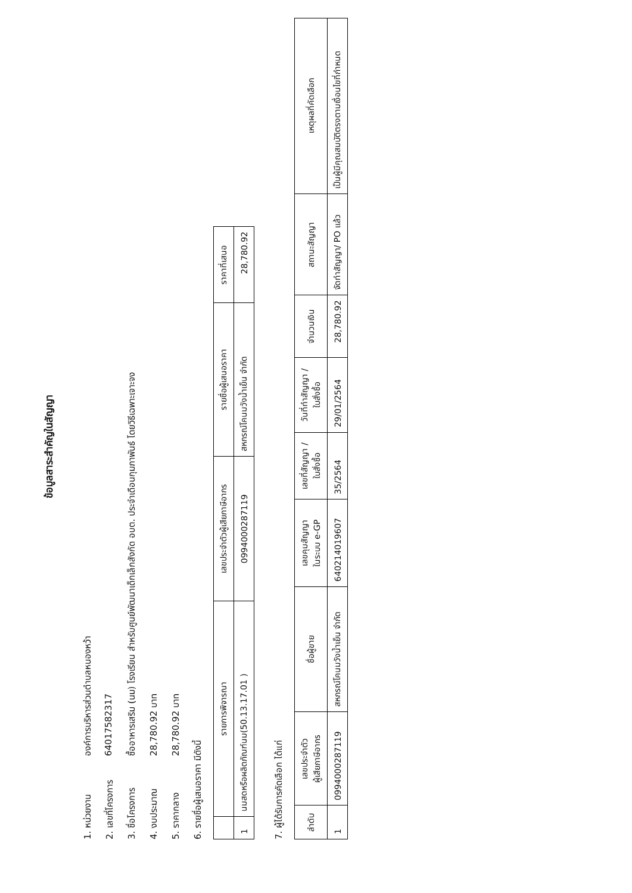ข้อมูลสาระสำคัญในสัญญา
1. หน่วยงาน องค์การบริหารส่วนตำบลหนองหว้า
2. เลขที่โครงการ 64017582317
3. ชื่อโครงการ ซื้ออาหารเสริม (นม) โรงเรียน สำหรับศูนย์พัฒนาเด็กเล็กสังกัด อบต. ประจำเดือนกุมภาพันธ์ โดยวิธีเฉพาะเจาะจง
4. งบประมาณ 28,780.92 บาท
5. ราคากลาง 28,780.92 บาท
6. รายชื่อผู้เสนอราคา มีดังนี้
| | รายการพิจารณา | เลขประจำตัวผู้เสียภาษีอากร | รายชื่อผู้เสนอราคา | ราคาที่เสนอ |
| --- | --- | --- | --- | --- |
| 1 | นมสดหรือผลิตภัณฑ์นม(50.13.17.01 ) | 0994000287119 | สหกรณ์โคนมวังน้ำเย็น จำกัด | 28,780.92 |
7. ผู้ได้รับการคัดเลือก ได้แก่
| ลำดับ | เลขประจำตัว ผู้เสียภาษีอากร | ชื่อผู้ขาย | เลขคุมสัญญา ในระบบ e-GP | เลขที่สัญญา / ใบสั่งซื้อ | วันที่ทำสัญญา / ใบสั่งซื้อ | จำนวนเงิน | สถานะสัญญา | เหตุผลที่คัดเลือก |
| --- | --- | --- | --- | --- | --- | --- | --- | --- |
| 1 | 0994000287119 | สหกรณ์โคนมวังน้ำเย็น จำกัด | 640214019607 | 35/2564 | 29/01/2564 | 28,780.92 | จัดทำสัญญา/ PO แล้ว | เป็นผู้มีคุณสมบัติตรงตามเงื่อนไขที่กำหนด |